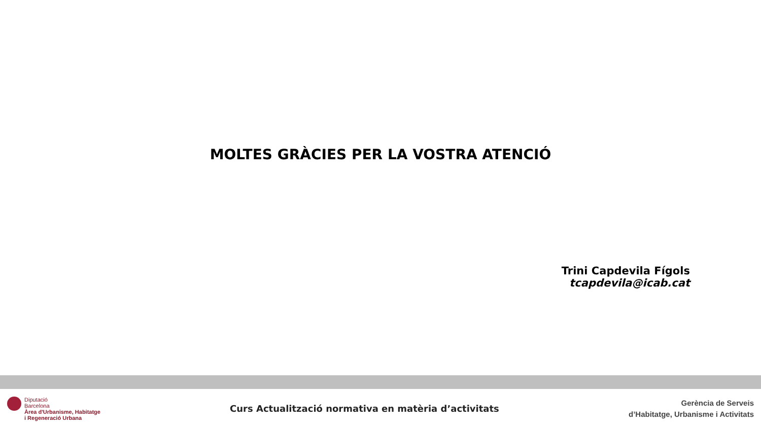MOLTES GRÀCIES PER LA VOSTRA ATENCIÓ
Trini Capdevila Fígols
tcapdevila@icab.cat
Diputació
Barcelona
Àrea d'Urbanisme, Habitatge
i Regeneració Urbana
Curs Actualització normativa en matèria d’activitats
Gerència de Serveis
d’Habitatge, Urbanisme i Activitats